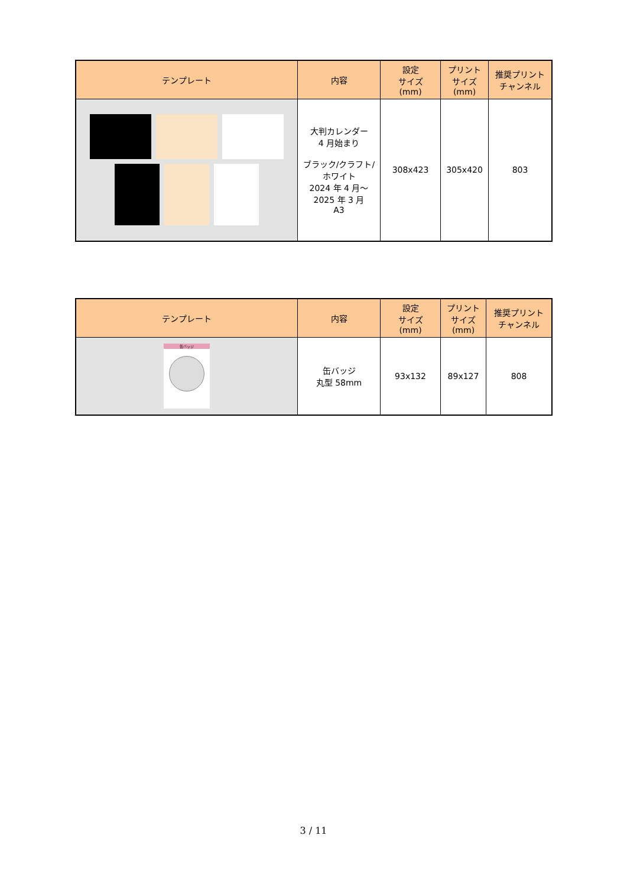| テンプレート | 内容 | 設定 サイズ (mm) | プリント サイズ (mm) | 推奨プリント チャンネル |
| --- | --- | --- | --- | --- |
| | 大判カレンダー 4 月始まり ブラック/クラフト/ ホワイト 2024 年 4 月～ 2025 年 3 月 A3 | 308x423 | 305x420 | 803 |
| テンプレート | 内容 | 設定 サイズ (mm) | プリント サイズ (mm) | 推奨プリント チャンネル |
| --- | --- | --- | --- | --- |
| 缶バッジ | 缶バッジ 丸型 58mm | 93x132 | 89x127 | 808 |
3 / 11